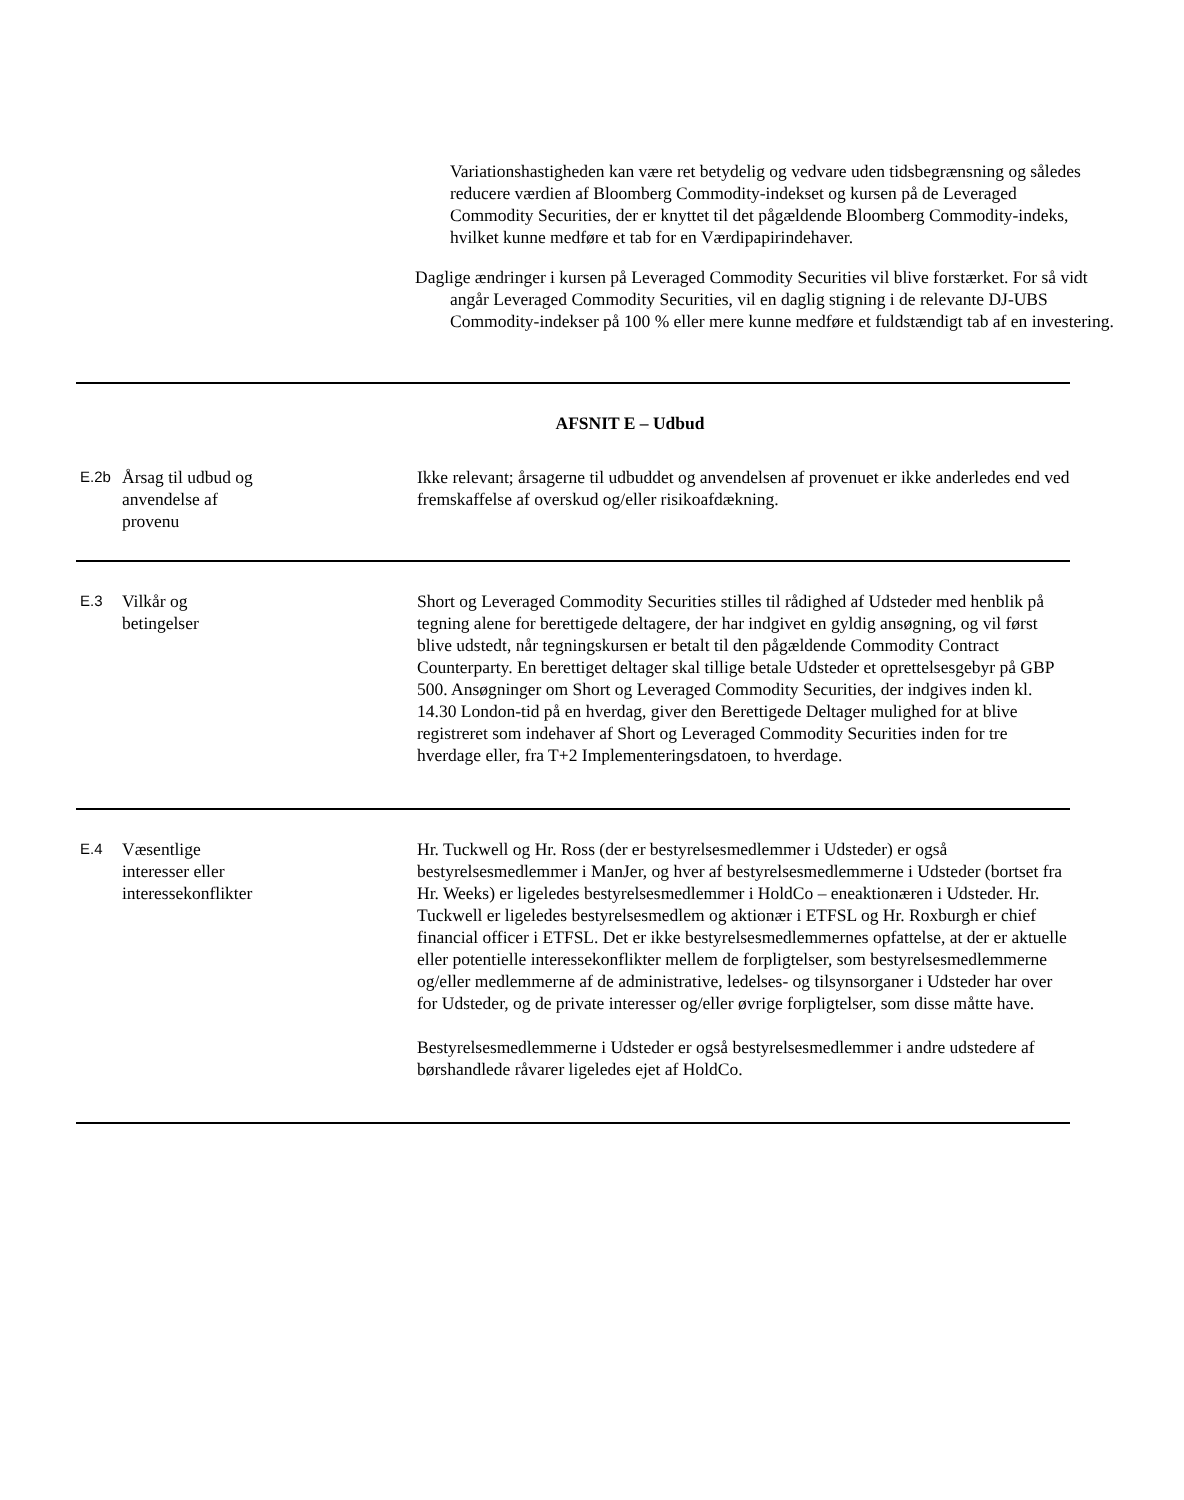Variationshastigheden kan være ret betydelig og vedvare uden tidsbegrænsning og således reducere værdien af Bloomberg Commodity-indekset og kursen på de Leveraged Commodity Securities, der er knyttet til det pågældende Bloomberg Commodity-indeks, hvilket kunne medføre et tab for en Værdipapirindehaver.
Daglige ændringer i kursen på Leveraged Commodity Securities vil blive forstærket. For så vidt angår Leveraged Commodity Securities, vil en daglig stigning i de relevante DJ-UBS Commodity-indekser på 100 % eller mere kunne medføre et fuldstændigt tab af en investering.
AFSNIT E – Udbud
| E.2b | Årsag til udbud og anvendelse af provenu | Ikke relevant; årsagerne til udbuddet og anvendelsen af provenuet er ikke anderledes end ved fremskaffelse af overskud og/eller risikoafdækning. |
| E.3 | Vilkår og betingelser | Short og Leveraged Commodity Securities stilles til rådighed af Udsteder med henblik på tegning alene for berettigede deltagere, der har indgivet en gyldig ansøgning, og vil først blive udstedt, når tegningskursen er betalt til den pågældende Commodity Contract Counterparty. En berettiget deltager skal tillige betale Udsteder et oprettelsesgebyr på GBP 500. Ansøgninger om Short og Leveraged Commodity Securities, der indgives inden kl. 14.30 London-tid på en hverdag, giver den Berettigede Deltager mulighed for at blive registreret som indehaver af Short og Leveraged Commodity Securities inden for tre hverdage eller, fra T+2 Implementeringsdatoen, to hverdage. |
| E.4 | Væsentlige interesser eller interessekonflikter | Hr. Tuckwell og Hr. Ross (der er bestyrelsesmedlemmer i Udsteder) er også bestyrelsesmedlemmer i ManJer, og hver af bestyrelsesmedlemmerne i Udsteder (bortset fra Hr. Weeks) er ligeledes bestyrelsesmedlemmer i HoldCo – eneaktionæren i Udsteder. Hr. Tuckwell er ligeledes bestyrelsesmedlem og aktionær i ETFSL og Hr. Roxburgh er chief financial officer i ETFSL. Det er ikke bestyrelsesmedlemmernes opfattelse, at der er aktuelle eller potentielle interessekonflikter mellem de forpligtelser, som bestyrelsesmedlemmerne og/eller medlemmerne af de administrative, ledelses- og tilsynsorganer i Udsteder har over for Udsteder, og de private interesser og/eller øvrige forpligtelser, som disse måtte have. Bestyrelsesmedlemmerne i Udsteder er også bestyrelsesmedlemmer i andre udstedere af børshandlede råvarer ligeledes ejet af HoldCo. |